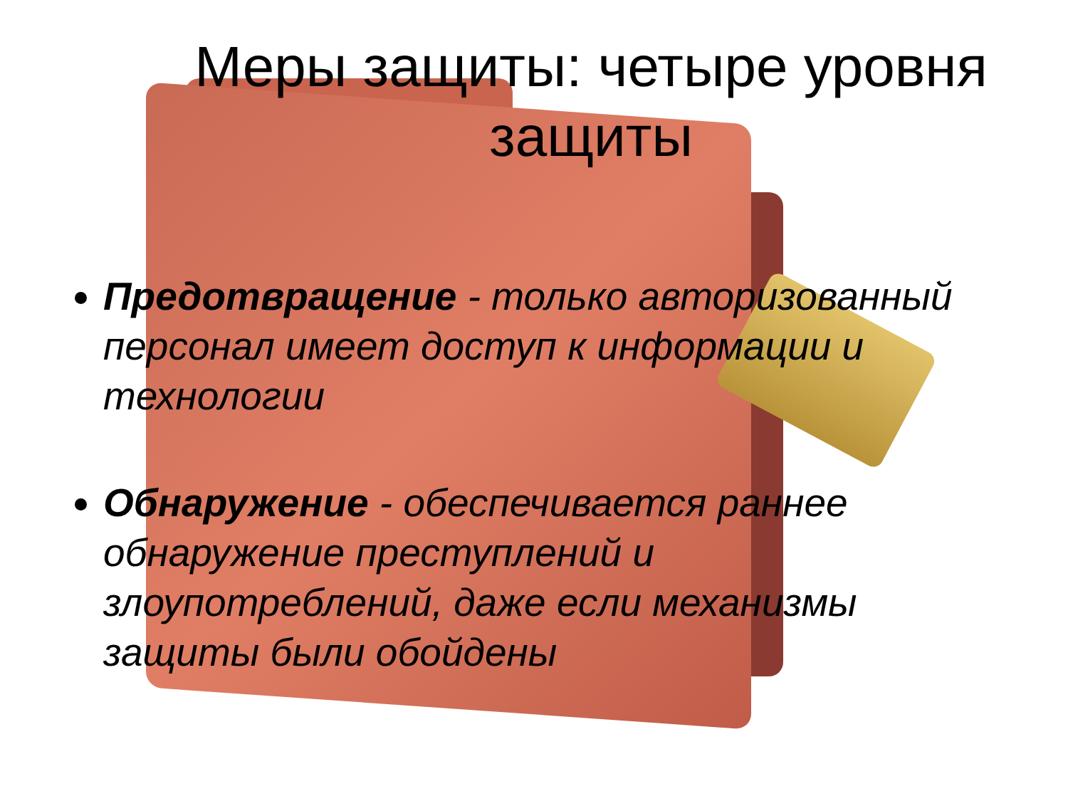Меры защиты: четыре уровня защиты
Предотвращение - только авторизованный персонал имеет доступ к информации и технологии
Обнаружение - обеспечивается раннее обнаружение преступлений и злоупотреблений, даже если механизмы защиты были обойдены